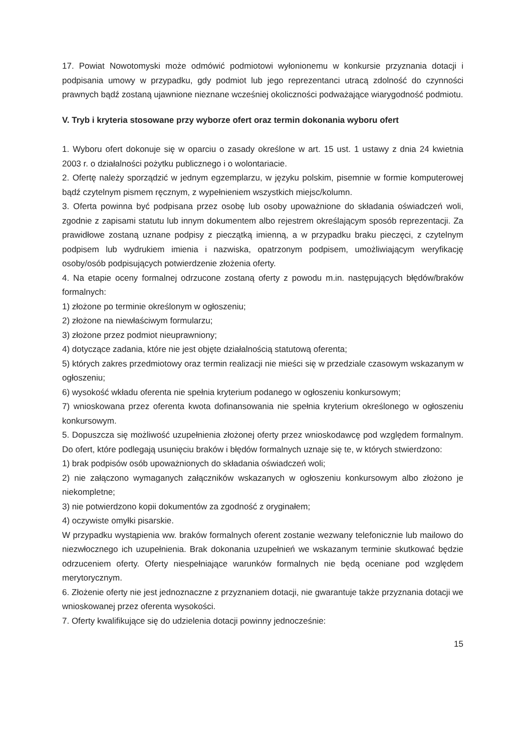17. Powiat Nowotomyski może odmówić podmiotowi wyłonionemu w konkursie przyznania dotacji i podpisania umowy w przypadku, gdy podmiot lub jego reprezentanci utracą zdolność do czynności prawnych bądź zostaną ujawnione nieznane wcześniej okoliczności podważające wiarygodność podmiotu.
V. Tryb i kryteria stosowane przy wyborze ofert oraz termin dokonania wyboru ofert
1. Wyboru ofert dokonuje się w oparciu o zasady określone w art. 15 ust. 1 ustawy z dnia 24 kwietnia 2003 r. o działalności pożytku publicznego i o wolontariacie.
2. Ofertę należy sporządzić w jednym egzemplarzu, w języku polskim, pisemnie w formie komputerowej bądź czytelnym pismem ręcznym, z wypełnieniem wszystkich miejsc/kolumn.
3. Oferta powinna być podpisana przez osobę lub osoby upoważnione do składania oświadczeń woli, zgodnie z zapisami statutu lub innym dokumentem albo rejestrem określającym sposób reprezentacji. Za prawidłowe zostaną uznane podpisy z pieczątką imienną, a w przypadku braku pieczęci, z czytelnym podpisem lub wydrukiem imienia i nazwiska, opatrzonym podpisem, umożliwiającym weryfikację osoby/osób podpisujących potwierdzenie złożenia oferty.
4. Na etapie oceny formalnej odrzucone zostaną oferty z powodu m.in. następujących błędów/braków formalnych:
1) złożone po terminie określonym w ogłoszeniu;
2) złożone na niewłaściwym formularzu;
3) złożone przez podmiot nieuprawniony;
4) dotyczące zadania, które nie jest objęte działalnością statutową oferenta;
5) których zakres przedmiotowy oraz termin realizacji nie mieści się w przedziale czasowym wskazanym w ogłoszeniu;
6) wysokość wkładu oferenta nie spełnia kryterium podanego w ogłoszeniu konkursowym;
7) wnioskowana przez oferenta kwota dofinansowania nie spełnia kryterium określonego w ogłoszeniu konkursowym.
5. Dopuszcza się możliwość uzupełnienia złożonej oferty przez wnioskodawcę pod względem formalnym. Do ofert, które podlegają usunięciu braków i błędów formalnych uznaje się te, w których stwierdzono:
1) brak podpisów osób upoważnionych do składania oświadczeń woli;
2) nie załączono wymaganych załączników wskazanych w ogłoszeniu konkursowym albo złożono je niekompletne;
3) nie potwierdzono kopii dokumentów za zgodność z oryginałem;
4) oczywiste omyłki pisarskie.
W przypadku wystąpienia ww. braków formalnych oferent zostanie wezwany telefonicznie lub mailowo do niezwłocznego ich uzupełnienia. Brak dokonania uzupełnień we wskazanym terminie skutkować będzie odrzuceniem oferty. Oferty niespełniające warunków formalnych nie będą oceniane pod względem merytorycznym.
6. Złożenie oferty nie jest jednoznaczne z przyznaniem dotacji, nie gwarantuje także przyznania dotacji we wnioskowanej przez oferenta wysokości.
7. Oferty kwalifikujące się do udzielenia dotacji powinny jednocześnie:
15